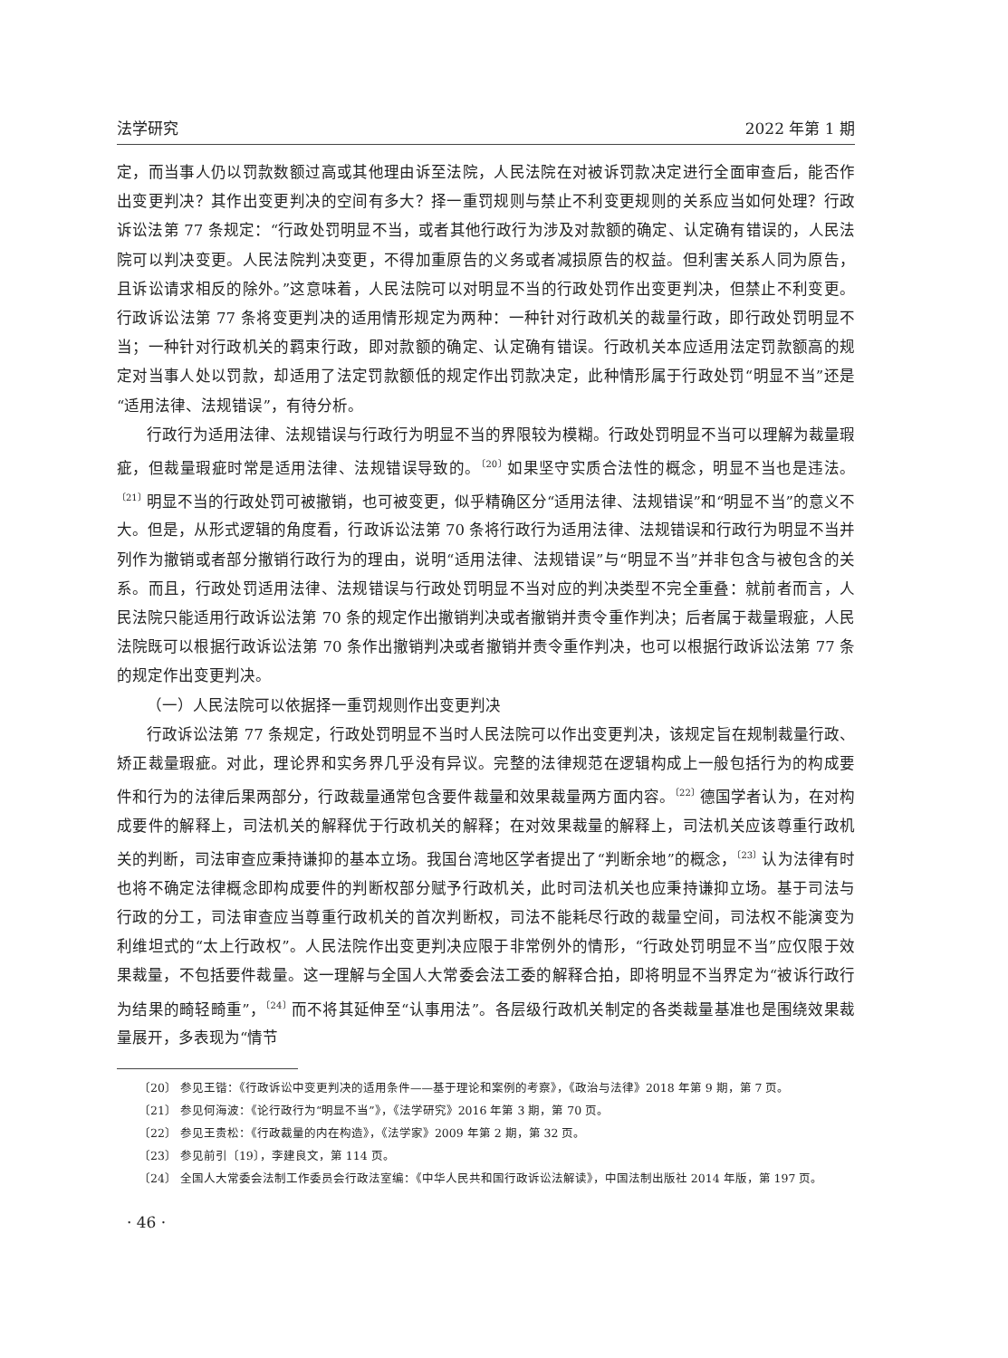法学研究 2022 年第 1 期
定，而当事人仍以罚款数额过高或其他理由诉至法院，人民法院在对被诉罚款决定进行全面审查后，能否作出变更判决？其作出变更判决的空间有多大？择一重罚规则与禁止不利变更规则的关系应当如何处理？行政诉讼法第 77 条规定：“行政处罚明显不当，或者其他行政行为涉及对款额的确定、认定确有错误的，人民法院可以判决变更。人民法院判决变更，不得加重原告的义务或者减损原告的权益。但利害关系人同为原告，且诉讼请求相反的除外。”这意味着，人民法院可以对明显不当的行政处罚作出变更判决，但禁止不利变更。行政诉讼法第 77 条将变更判决的适用情形规定为两种：一种针对行政机关的裁量行政，即行政处罚明显不当；一种针对行政机关的羁束行政，即对款额的确定、认定确有错误。行政机关本应适用法定罚款额高的规定对当事人处以罚款，却适用了法定罚款额低的规定作出罚款决定，此种情形属于行政处罚“明显不当”还是“适用法律、法规错误”，有待分析。
行政行为适用法律、法规错误与行政行为明显不当的界限较为模糊。行政处罚明显不当可以理解为裁量瑕疵，但裁量瑕疵时常是适用法律、法规错误导致的。<sup>〔20〕</sup>如果坚守实质合法性的概念，明显不当也是违法。<sup>〔21〕</sup>明显不当的行政处罚可被撤销，也可被变更，似乎精确区分“适用法律、法规错误”和“明显不当”的意义不大。但是，从形式逻辑的角度看，行政诉讼法第 70 条将行政行为适用法律、法规错误和行政行为明显不当并列作为撤销或者部分撤销行政行为的理由，说明“适用法律、法规错误”与“明显不当”并非包含与被包含的关系。而且，行政处罚适用法律、法规错误与行政处罚明显不当对应的判决类型不完全重叠：就前者而言，人民法院只能适用行政诉讼法第 70 条的规定作出撤销判决或者撤销并责令重作判决；后者属于裁量瑕疵，人民法院既可以根据行政诉讼法第 70 条作出撤销判决或者撤销并责令重作判决，也可以根据行政诉讼法第 77 条的规定作出变更判决。
（一）人民法院可以依据择一重罚规则作出变更判决
行政诉讼法第 77 条规定，行政处罚明显不当时人民法院可以作出变更判决，该规定旨在规制裁量行政、矫正裁量瑕疵。对此，理论界和实务界几乎没有异议。完整的法律规范在逻辑构成上一般包括行为的构成要件和行为的法律后果两部分，行政裁量通常包含要件裁量和效果裁量两方面内容。<sup>〔22〕</sup>德国学者认为，在对构成要件的解释上，司法机关的解释优于行政机关的解释；在对效果裁量的解释上，司法机关应该尊重行政机关的判断，司法审查应秉持谦抑的基本立场。我国台湾地区学者提出了“判断余地”的概念，<sup>〔23〕</sup>认为法律有时也将不确定法律概念即构成要件的判断权部分赋予行政机关，此时司法机关也应秉持谦抑立场。基于司法与行政的分工，司法审查应当尊重行政机关的首次判断权，司法不能耗尽行政的裁量空间，司法权不能演变为利维坦式的“太上行政权”。人民法院作出变更判决应限于非常例外的情形，“行政处罚明显不当”应仅限于效果裁量，不包括要件裁量。这一理解与全国人大常委会法工委的解释合拍，即将明显不当界定为“被诉行政行为结果的畸轻畸重”，<sup>〔24〕</sup>而不将其延伸至“认事用法”。各层级行政机关制定的各类裁量基准也是围绕效果裁量展开，多表现为“情节
〔20〕 参见王锴：《行政诉讼中变更判决的适用条件——基于理论和案例的考察》，《政治与法律》2018 年第 9 期，第 7 页。
〔21〕 参见何海波：《论行政行为“明显不当”》，《法学研究》2016 年第 3 期，第 70 页。
〔22〕 参见王贵松：《行政裁量的内在构造》，《法学家》2009 年第 2 期，第 32 页。
〔23〕 参见前引〔19〕，李建良文，第 114 页。
〔24〕 全国人大常委会法制工作委员会行政法室编：《中华人民共和国行政诉讼法解读》，中国法制出版社 2014 年版，第 197 页。
· 46 ·